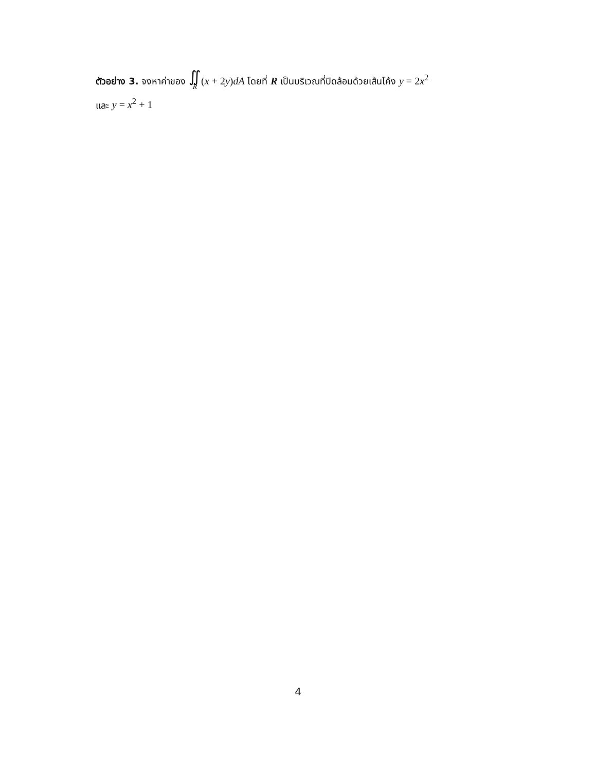ตัวอย่าง 3. จงหาค่าของ ∬ R(x + 2y)dA โดยที่ R เป็นบริเวณที่ปิดล้อมด้วยเส้นโค้ง y = 2x<sup>2</sup>
และ y = x<sup>2</sup> + 1
4